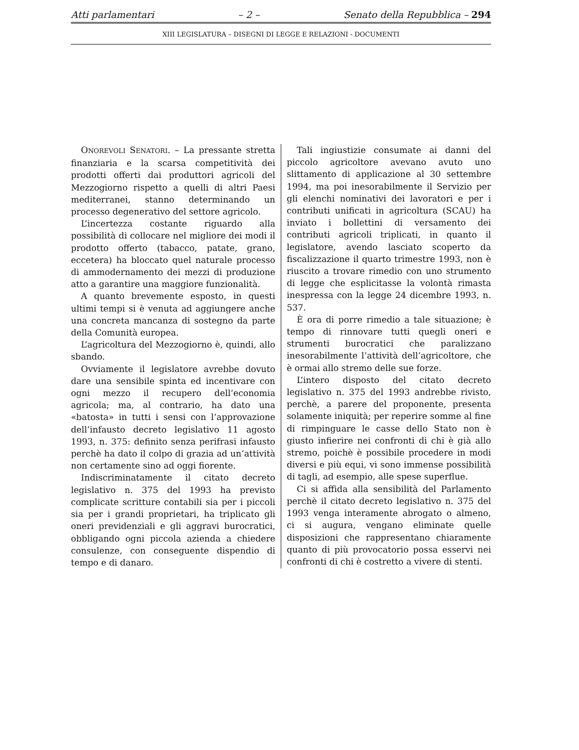Atti parlamentari – 2 – Senato della Repubblica – 294
XIII LEGISLATURA – DISEGNI DI LEGGE E RELAZIONI - DOCUMENTI
ONOREVOLI SENATORI. – La pressante stretta finanziaria e la scarsa competitività dei prodotti offerti dai produttori agricoli del Mezzogiorno rispetto a quelli di altri Paesi mediterranei, stanno determinando un processo degenerativo del settore agricolo.
L’incertezza costante riguardo alla possibilità di collocare nel migliore dei modi il prodotto offerto (tabacco, patate, grano, eccetera) ha bloccato quel naturale processo di ammodernamento dei mezzi di produzione atto a garantire una maggiore funzionalità.
A quanto brevemente esposto, in questi ultimi tempi si è venuta ad aggiungere anche una concreta mancanza di sostegno da parte della Comunità europea.
L’agricoltura del Mezzogiorno è, quindi, allo sbando.
Ovviamente il legislatore avrebbe dovuto dare una sensibile spinta ed incentivare con ogni mezzo il recupero dell’economia agricola; ma, al contrario, ha dato una «batosta» in tutti i sensi con l’approvazione dell’infausto decreto legislativo 11 agosto 1993, n. 375: definito senza perifrasi infausto perchè ha dato il colpo di grazia ad un’attività non certamente sino ad oggi fiorente.
Indiscriminatamente il citato decreto legislativo n. 375 del 1993 ha previsto complicate scritture contabili sia per i piccoli sia per i grandi proprietari, ha triplicato gli oneri previdenziali e gli aggravi burocratici, obbligando ogni piccola azienda a chiedere consulenze, con conseguente dispendio di tempo e di danaro.
Tali ingiustizie consumate ai danni del piccolo agricoltore avevano avuto uno slittamento di applicazione al 30 settembre 1994, ma poi inesorabilmente il Servizio per gli elenchi nominativi dei lavoratori e per i contributi unificati in agricoltura (SCAU) ha inviato i bollettini di versamento dei contributi agricoli triplicati, in quanto il legislatore, avendo lasciato scoperto da fiscalizzazione il quarto trimestre 1993, non è riuscito a trovare rimedio con uno strumento di legge che esplicitasse la volontà rimasta inespressa con la legge 24 dicembre 1993, n. 537.
È ora di porre rimedio a tale situazione; è tempo di rinnovare tutti quegli oneri e strumenti burocratici che paralizzano inesorabilmente l’attività dell’agricoltore, che è ormai allo stremo delle sue forze.
L’intero disposto del citato decreto legislativo n. 375 del 1993 andrebbe rivisto, perchè, a parere del proponente, presenta solamente iniquità; per reperire somme al fine di rimpinguare le casse dello Stato non è giusto infierire nei confronti di chi è già allo stremo, poichè è possibile procedere in modi diversi e più equi, vi sono immense possibilità di tagli, ad esempio, alle spese superflue.
Ci si affida alla sensibilità del Parlamento perchè il citato decreto legislativo n. 375 del 1993 venga interamente abrogato o almeno, ci si augura, vengano eliminate quelle disposizioni che rappresentano chiaramente quanto di più provocatorio possa esservi nei confronti di chi è costretto a vivere di stenti.